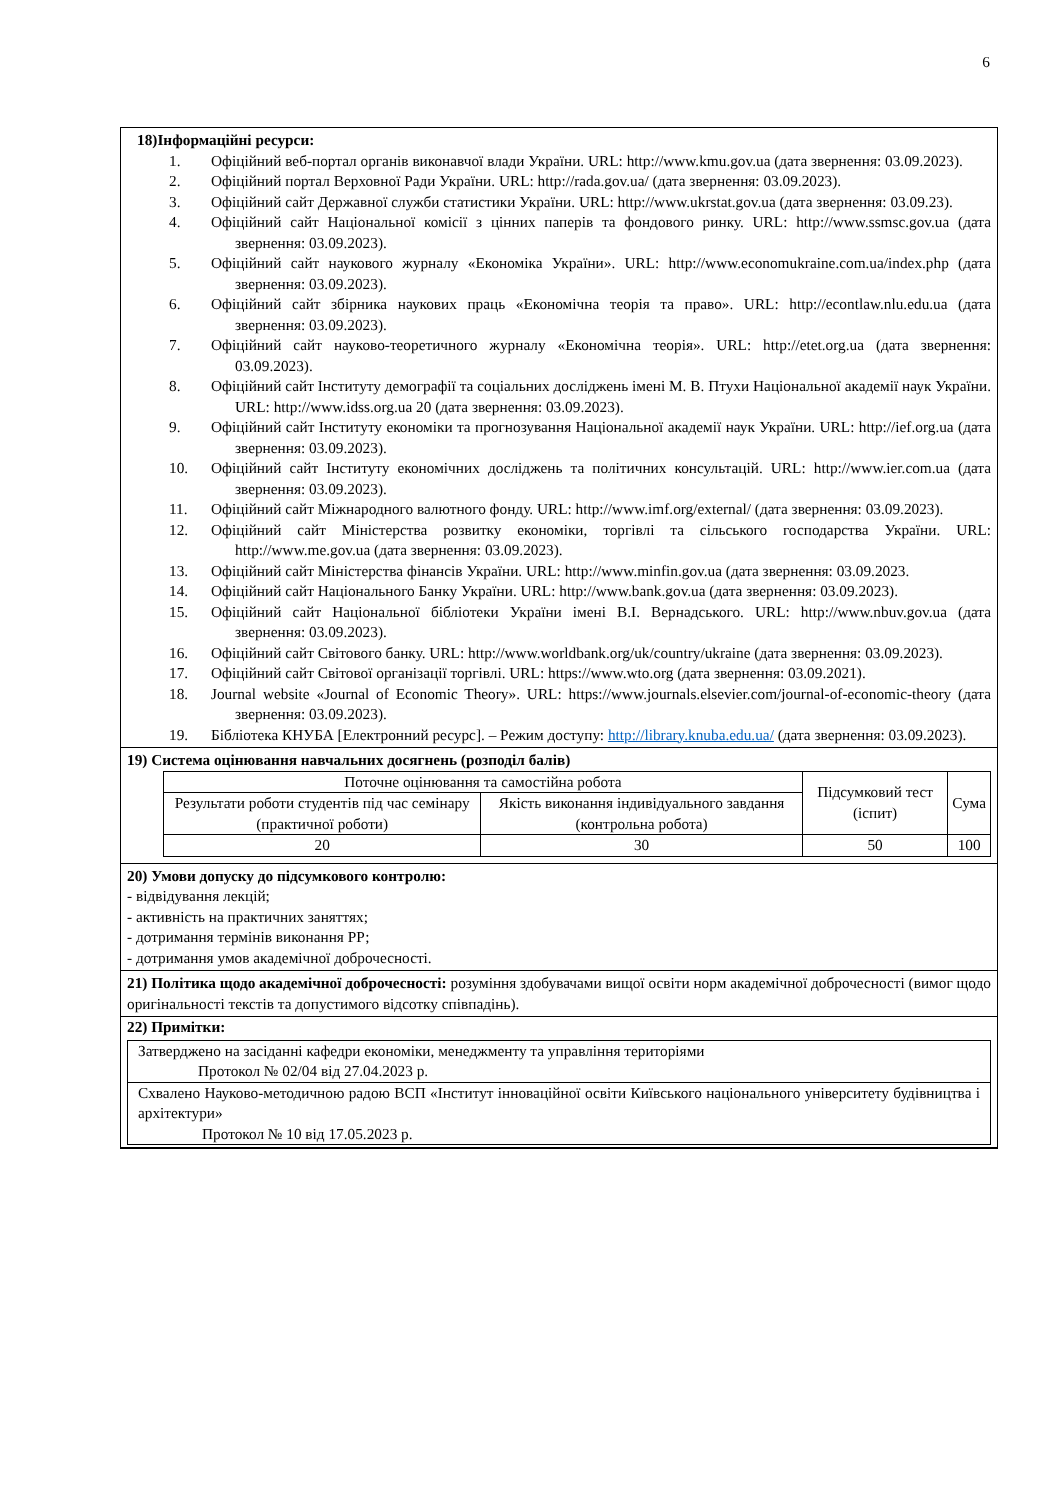6
18)Інформаційні ресурси:
1. Офіційний веб-портал органів виконавчої влади України. URL: http://www.kmu.gov.ua (дата звернення: 03.09.2023).
2. Офіційний портал Верховної Ради України. URL: http://rada.gov.ua/ (дата звернення: 03.09.2023).
3. Офіційний сайт Державної служби статистики України. URL: http://www.ukrstat.gov.ua (дата звернення: 03.09.23).
4. Офіційний сайт Національної комісії з цінних паперів та фондового ринку. URL: http://www.ssmsc.gov.ua (дата звернення: 03.09.2023).
5. Офіційний сайт наукового журналу «Економіка України». URL: http://www.economukraine.com.ua/index.php (дата звернення: 03.09.2023).
6. Офіційний сайт збірника наукових праць «Економічна теорія та право». URL: http://econtlaw.nlu.edu.ua (дата звернення: 03.09.2023).
7. Офіційний сайт науково-теоретичного журналу «Економічна теорія». URL: http://etet.org.ua (дата звернення: 03.09.2023).
8. Офіційний сайт Інституту демографії та соціальних досліджень імені М. В. Птухи Національної академії наук України. URL: http://www.idss.org.ua 20 (дата звернення: 03.09.2023).
9. Офіційний сайт Інституту економіки та прогнозування Національної академії наук України. URL: http://ief.org.ua (дата звернення: 03.09.2023).
10. Офіційний сайт Інституту економічних досліджень та політичних консультацій. URL: http://www.ier.com.ua (дата звернення: 03.09.2023).
11. Офіційний сайт Міжнародного валютного фонду. URL: http://www.imf.org/external/ (дата звернення: 03.09.2023).
12. Офіційний сайт Міністерства розвитку економіки, торгівлі та сільського господарства України. URL: http://www.me.gov.ua (дата звернення: 03.09.2023).
13. Офіційний сайт Міністерства фінансів України. URL: http://www.minfin.gov.ua (дата звернення: 03.09.2023.
14. Офіційний сайт Національного Банку України. URL: http://www.bank.gov.ua (дата звернення: 03.09.2023).
15. Офіційний сайт Національної бібліотеки України імені В.І. Вернадського. URL: http://www.nbuv.gov.ua (дата звернення: 03.09.2023).
16. Офіційний сайт Світового банку. URL: http://www.worldbank.org/uk/country/ukraine (дата звернення: 03.09.2023).
17. Офіційний сайт Світової організації торгівлі. URL: https://www.wto.org (дата звернення: 03.09.2021).
18. Journal website «Journal of Economic Theory». URL: https://www.journals.elsevier.com/journal-of-economic-theory (дата звернення: 03.09.2023).
19. Бібліотека КНУБА [Електронний ресурс]. – Режим доступу: http://library.knuba.edu.ua/ (дата звернення: 03.09.2023).
19) Система оцінювання навчальних досягнень (розподіл балів)
| Поточне оцінювання та самостійна робота | | Підсумковий тест (іспит) | Сума |
| Результати роботи студентів під час семінару (практичної роботи) | Якість виконання індивідуального завдання (контрольна робота) | | |
| 20 | 30 | 50 | 100 |
20) Умови допуску до підсумкового контролю:
- відвідування лекцій;
- активність на практичних заняттях;
- дотримання термінів виконання РР;
- дотримання умов академічної доброчесності.
21) Політика щодо академічної доброчесності: розуміння здобувачами вищої освіти норм академічної доброчесності (вимог щодо оригінальності текстів та допустимого відсотку співпадінь).
22) Примітки:
Затверджено на засіданні кафедри економіки, менеджменту та управління територіями
Протокол № 02/04 від 27.04.2023 р.
Схвалено Науково-методичною радою ВСП «Інститут інноваційної освіти Київського національного університету будівництва і архітектури»
Протокол № 10 від 17.05.2023 р.